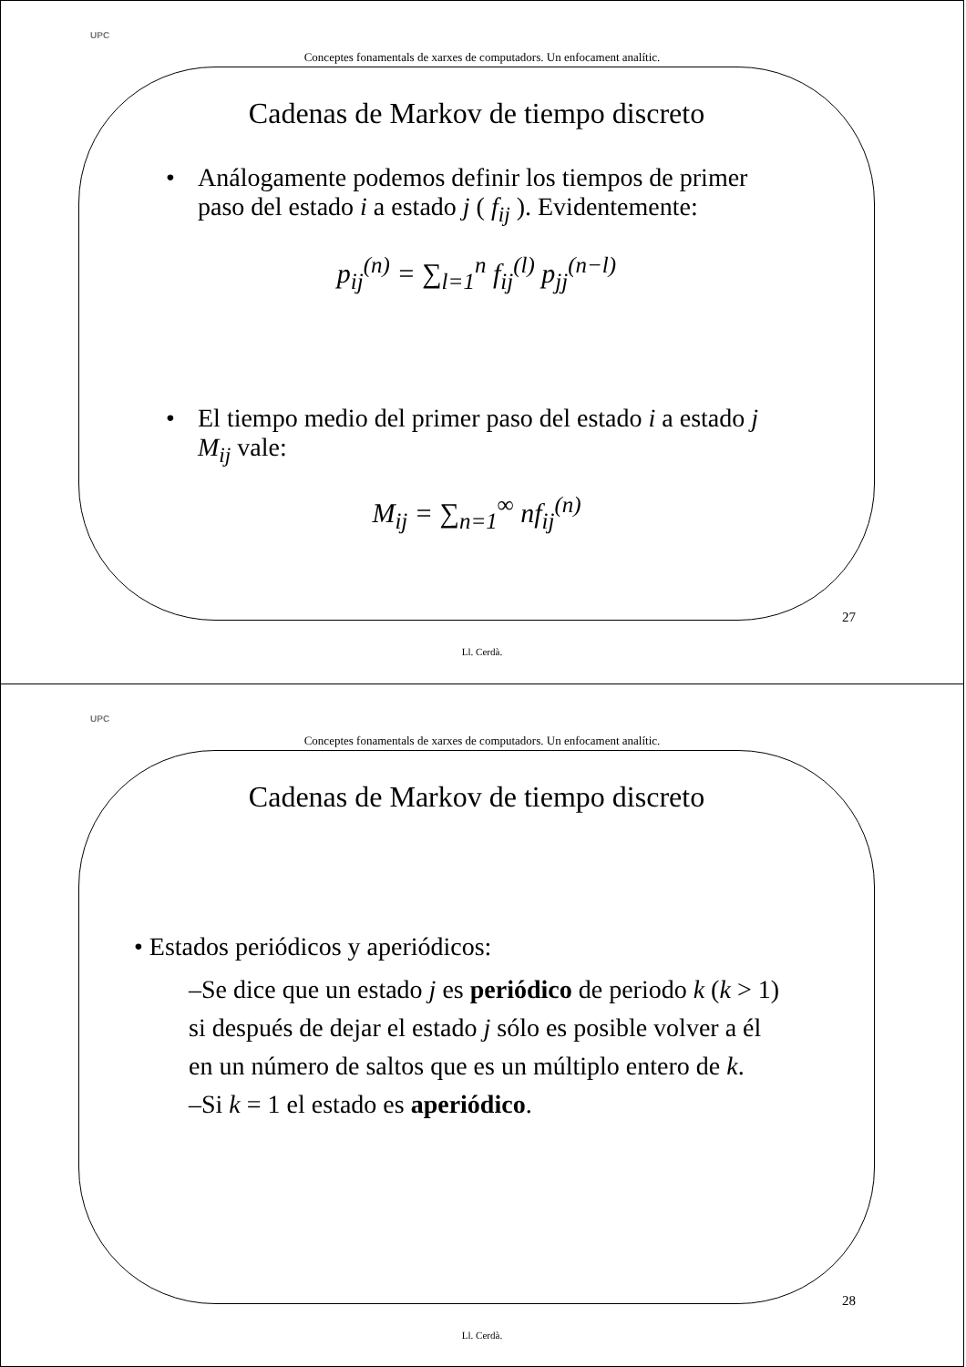UPC
Conceptes fonamentals de xarxes de computadors. Un enfocament analític.
Cadenas de Markov de tiempo discreto
• Análogamente podemos definir los tiempos de primer paso del estado i a estado j ( f<sub>ij</sub> ). Evidentemente:
p<sub>ij</sub><sup>(n)</sup> = ∑<sub>l=1</sub><sup>n</sup> f<sub>ij</sub><sup>(l)</sup> p<sub>jj</sub><sup>(n−l)</sup>
• El tiempo medio del primer paso del estado i a estado j M<sub>ij</sub> vale:
M<sub>ij</sub> = ∑<sub>n=1</sub><sup>∞</sup> nf<sub>ij</sub><sup>(n)</sup>
27
Ll. Cerdà.
UPC
Conceptes fonamentals de xarxes de computadors. Un enfocament analític.
Cadenas de Markov de tiempo discreto
• Estados periódicos y aperiódicos:
–Se dice que un estado j es periódico de periodo k (k > 1) si después de dejar el estado j sólo es posible volver a él en un número de saltos que es un múltiplo entero de k.
–Si k = 1 el estado es aperiódico.
28
Ll. Cerdà.